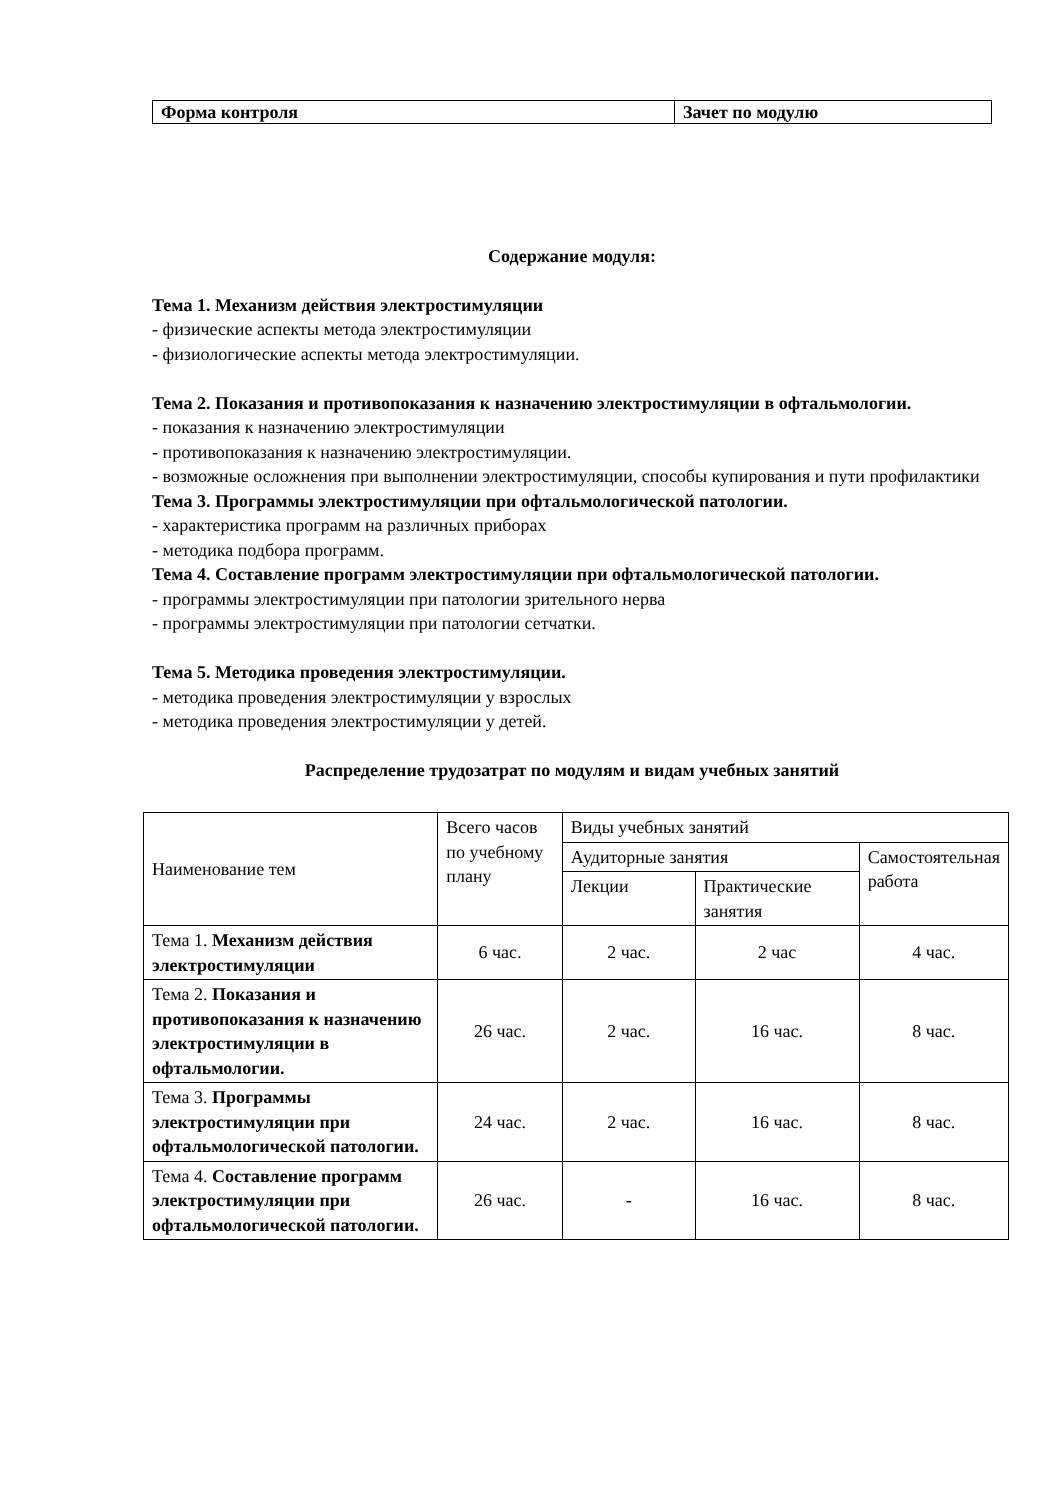| Форма контроля | Зачет по модулю |
Содержание модуля:
Тема 1. Механизм действия электростимуляции
- физические аспекты метода электростимуляции
- физиологические аспекты метода электростимуляции.
Тема 2. Показания и противопоказания к назначению электростимуляции в офтальмологии.
- показания к назначению электростимуляции
- противопоказания к назначению электростимуляции.
- возможные осложнения при выполнении электростимуляции, способы купирования и пути профилактики
Тема 3. Программы электростимуляции при офтальмологической патологии.
- характеристика программ на различных приборах
- методика подбора программ.
Тема 4. Составление программ электростимуляции при офтальмологической патологии.
- программы электростимуляции при патологии зрительного нерва
- программы электростимуляции при патологии сетчатки.
Тема 5. Методика проведения электростимуляции.
- методика проведения электростимуляции у взрослых
- методика проведения электростимуляции у детей.
Распределение трудозатрат по модулям и видам учебных занятий
| Наименование тем | Всего часов по учебному плану | Виды учебных занятий | | |
| | | Аудиторные занятия | | Самостоятельная работа |
| | | Лекции | Практические занятия | |
| Тема 1. Механизм действия электростимуляции | 6 час. | 2 час. | 2 час | 4 час. |
| Тема 2. Показания и противопоказания к назначению электростимуляции в офтальмологии. | 26 час. | 2 час. | 16 час. | 8 час. |
| Тема 3. Программы электростимуляции при офтальмологической патологии. | 24 час. | 2 час. | 16 час. | 8 час. |
| Тема 4. Составление программ электростимуляции при офтальмологической патологии. | 26 час. | - | 16 час. | 8 час. |